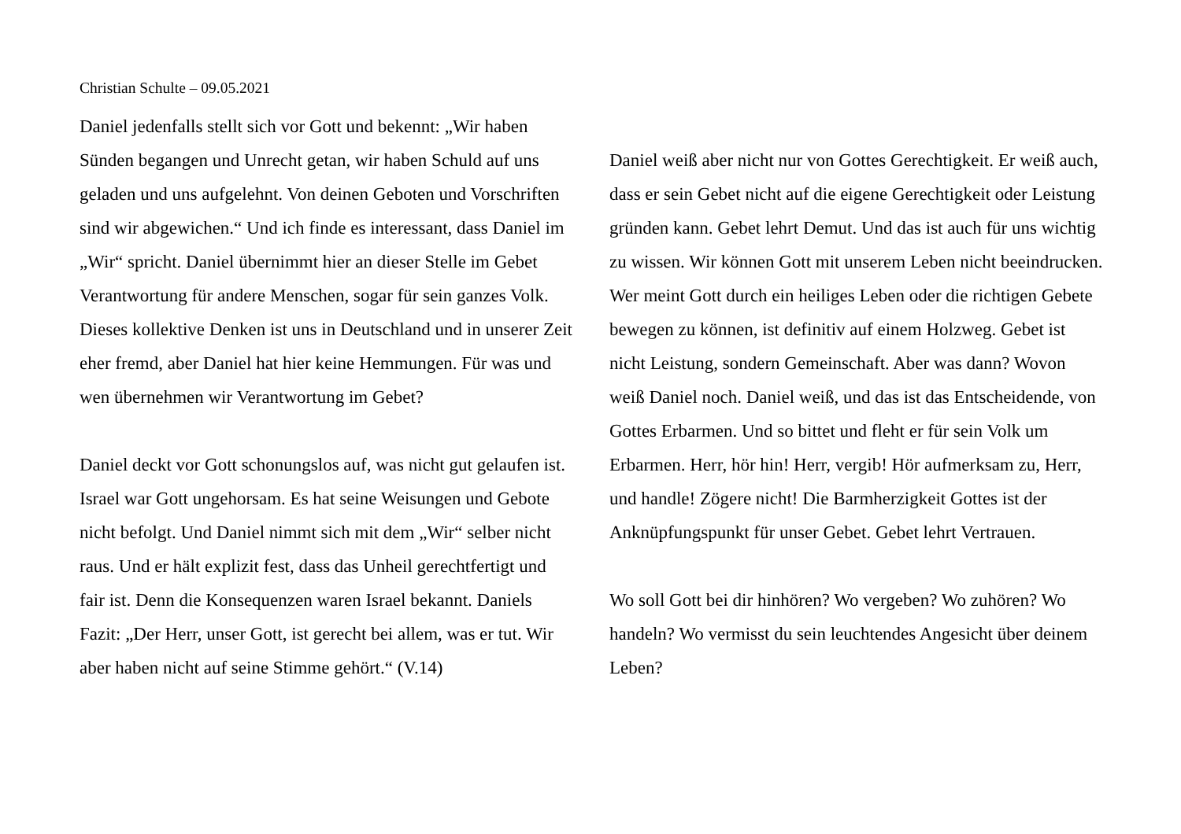Christian Schulte – 09.05.2021
Daniel jedenfalls stellt sich vor Gott und bekennt: „Wir haben Sünden begangen und Unrecht getan, wir haben Schuld auf uns geladen und uns aufgelehnt. Von deinen Geboten und Vorschriften sind wir abgewichen.“ Und ich finde es interessant, dass Daniel im „Wir“ spricht. Daniel übernimmt hier an dieser Stelle im Gebet Verantwortung für andere Menschen, sogar für sein ganzes Volk. Dieses kollektive Denken ist uns in Deutschland und in unserer Zeit eher fremd, aber Daniel hat hier keine Hemmungen. Für was und wen übernehmen wir Verantwortung im Gebet?
Daniel deckt vor Gott schonungslos auf, was nicht gut gelaufen ist. Israel war Gott ungehorsam. Es hat seine Weisungen und Gebote nicht befolgt. Und Daniel nimmt sich mit dem „Wir“ selber nicht raus. Und er hält explizit fest, dass das Unheil gerechtfertigt und fair ist. Denn die Konsequenzen waren Israel bekannt. Daniels Fazit: „Der Herr, unser Gott, ist gerecht bei allem, was er tut. Wir aber haben nicht auf seine Stimme gehört.“ (V.14)
Daniel weiß aber nicht nur von Gottes Gerechtigkeit. Er weiß auch, dass er sein Gebet nicht auf die eigene Gerechtigkeit oder Leistung gründen kann. Gebet lehrt Demut. Und das ist auch für uns wichtig zu wissen. Wir können Gott mit unserem Leben nicht beeindrucken. Wer meint Gott durch ein heiliges Leben oder die richtigen Gebete bewegen zu können, ist definitiv auf einem Holzweg. Gebet ist nicht Leistung, sondern Gemeinschaft. Aber was dann? Wovon weiß Daniel noch. Daniel weiß, und das ist das Entscheidende, von Gottes Erbarmen. Und so bittet und fleht er für sein Volk um Erbarmen. Herr, hör hin! Herr, vergib! Hör aufmerksam zu, Herr, und handle! Zögere nicht! Die Barmherzigkeit Gottes ist der Anknüpfungspunkt für unser Gebet. Gebet lehrt Vertrauen.
Wo soll Gott bei dir hinhören? Wo vergeben? Wo zuhören? Wo handeln? Wo vermisst du sein leuchtendes Angesicht über deinem Leben?